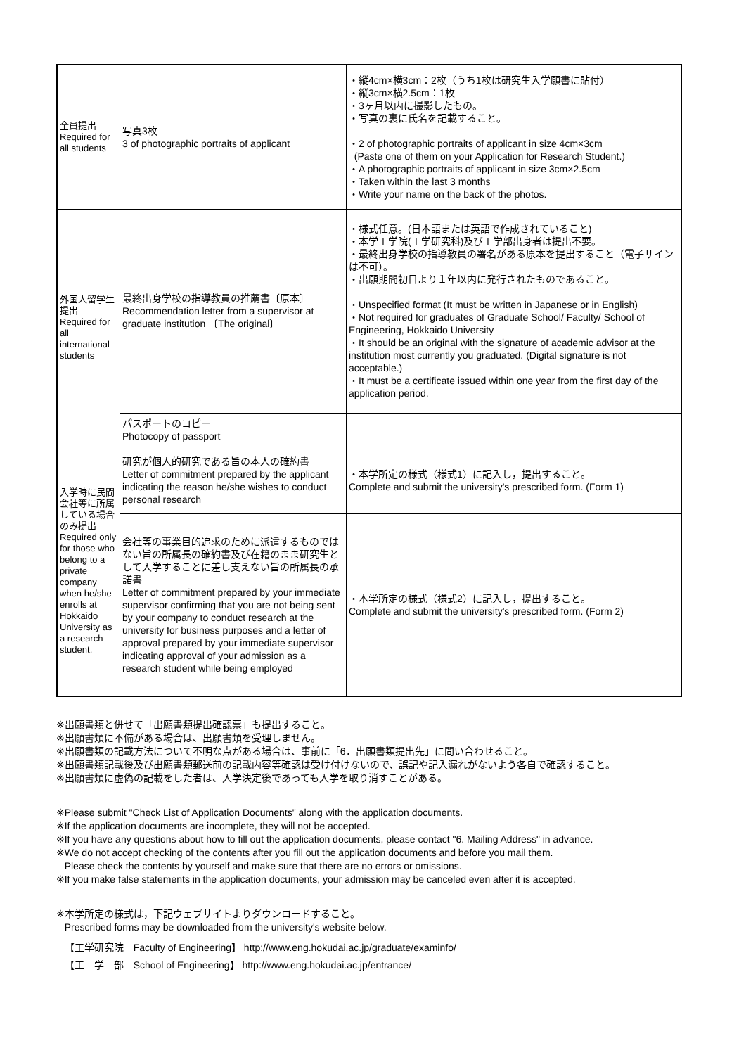| 全員提出 Required for all students | 写真3枚 3 of photographic portraits of applicant | ・縦4cm×横3cm：2枚（うち1枚は研究生入学願書に貼付） ・縦3cm×横2.5cm：1枚 ・3ヶ月以内に撮影したもの。 ・写真の裏に氏名を記載すること。 ・2 of photographic portraits of applicant in size 4cm×3cm (Paste one of them on your Application for Research Student.) ・A photographic portraits of applicant in size 3cm×2.5cm ・Taken within the last 3 months ・Write your name on the back of the photos. |
| 外国人留学生提出 Required for all international students | 最終出身学校の指導教員の推薦書〔原本〕 Recommendation letter from a supervisor at graduate institution 〔The original〕 | ・様式任意。(日本語または英語で作成されていること) ・本学工学院(工学研究科)及び工学部出身者は提出不要。 ・最終出身学校の指導教員の署名がある原本を提出すること（電子サインは不可）。 ・出願期間初日より１年以内に発行されたものであること。 ・Unspecified format (It must be written in Japanese or in English) ・Not required for graduates of Graduate School/ Faculty/ School of Engineering, Hokkaido University ・It should be an original with the signature of academic advisor at the institution most currently you graduated. (Digital signature is not acceptable.) ・It must be a certificate issued within one year from the first day of the application period. |
| | パスポートのコピー Photocopy of passport | |
| 入学時に民間会社等に所属している場合のみ提出 Required only for those who belong to a private company when he/she enrolls at Hokkaido University as a research student. | 研究が個人的研究である旨の本人の確約書 Letter of commitment prepared by the applicant indicating the reason he/she wishes to conduct personal research | ・本学所定の様式（様式1）に記入し，提出すること。 Complete and submit the university's prescribed form. (Form 1) |
| | 会社等の事業目的追求のために派遣するものではない旨の所属長の確約書及び在籍のまま研究生として入学することに差し支えない旨の所属長の承諾書 Letter of commitment prepared by your immediate supervisor confirming that you are not being sent by your company to conduct research at the university for business purposes and a letter of approval prepared by your immediate supervisor indicating approval of your admission as a research student while being employed | ・本学所定の様式（様式2）に記入し，提出すること。 Complete and submit the university's prescribed form. (Form 2) |
※出願書類と併せて「出願書類提出確認票」も提出すること。
※出願書類に不備がある場合は、出願書類を受理しません。
※出願書類の記載方法について不明な点がある場合は、事前に「6．出願書類提出先」に問い合わせること。
※出願書類記載後及び出願書類郵送前の記載内容等確認は受け付けないので、誤記や記入漏れがないよう各自で確認すること。
※出願書類に虚偽の記載をした者は、入学決定後であっても入学を取り消すことがある。
※Please submit "Check List of Application Documents" along with the application documents.
※If the application documents are incomplete, they will not be accepted.
※If you have any questions about how to fill out the application documents, please contact "6. Mailing Address" in advance.
※We do not accept checking of the contents after you fill out the application documents and before you mail them.
Please check the contents by yourself and make sure that there are no errors or omissions.
※If you make false statements in the application documents, your admission may be canceled even after it is accepted.
※本学所定の様式は，下記ウェブサイトよりダウンロードすること。
Prescribed forms may be downloaded from the university's website below.
【工学研究院　Faculty of Engineering】 http://www.eng.hokudai.ac.jp/graduate/examinfo/
【工　学　部　School of Engineering】 http://www.eng.hokudai.ac.jp/entrance/